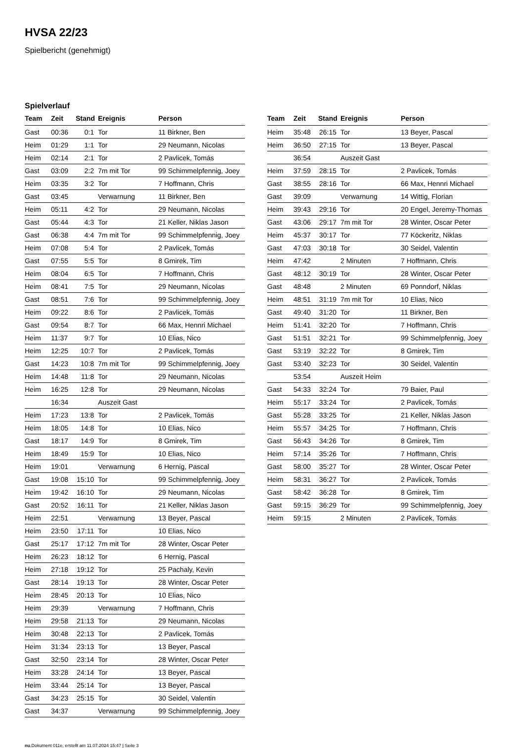HVSA 22/23
Spielbericht (genehmigt)
Spielverlauf
| Team | Zeit | Stand | Ereignis | Person |
| --- | --- | --- | --- | --- |
| Gast | 00:36 | 0:1 | Tor | 11 Birkner, Ben |
| Heim | 01:29 | 1:1 | Tor | 29 Neumann, Nicolas |
| Heim | 02:14 | 2:1 | Tor | 2 Pavlicek, Tomás |
| Gast | 03:09 | 2:2 | 7m mit Tor | 99 Schimmelpfennig, Joey |
| Heim | 03:35 | 3:2 | Tor | 7 Hoffmann, Chris |
| Gast | 03:45 | | Verwarnung | 11 Birkner, Ben |
| Heim | 05:11 | 4:2 | Tor | 29 Neumann, Nicolas |
| Gast | 05:44 | 4:3 | Tor | 21 Keller, Niklas Jason |
| Gast | 06:38 | 4:4 | 7m mit Tor | 99 Schimmelpfennig, Joey |
| Heim | 07:08 | 5:4 | Tor | 2 Pavlicek, Tomás |
| Gast | 07:55 | 5:5 | Tor | 8 Gmirek, Tim |
| Heim | 08:04 | 6:5 | Tor | 7 Hoffmann, Chris |
| Heim | 08:41 | 7:5 | Tor | 29 Neumann, Nicolas |
| Gast | 08:51 | 7:6 | Tor | 99 Schimmelpfennig, Joey |
| Heim | 09:22 | 8:6 | Tor | 2 Pavlicek, Tomás |
| Gast | 09:54 | 8:7 | Tor | 66 Max, Hennri Michael |
| Heim | 11:37 | 9:7 | Tor | 10 Elias, Nico |
| Heim | 12:25 | 10:7 | Tor | 2 Pavlicek, Tomás |
| Gast | 14:23 | 10:8 | 7m mit Tor | 99 Schimmelpfennig, Joey |
| Heim | 14:48 | 11:8 | Tor | 29 Neumann, Nicolas |
| Heim | 16:25 | 12:8 | Tor | 29 Neumann, Nicolas |
| | 16:34 | | Auszeit Gast | |
| Heim | 17:23 | 13:8 | Tor | 2 Pavlicek, Tomás |
| Heim | 18:05 | 14:8 | Tor | 10 Elias, Nico |
| Gast | 18:17 | 14:9 | Tor | 8 Gmirek, Tim |
| Heim | 18:49 | 15:9 | Tor | 10 Elias, Nico |
| Heim | 19:01 | | Verwarnung | 6 Hernig, Pascal |
| Gast | 19:08 | 15:10 | Tor | 99 Schimmelpfennig, Joey |
| Heim | 19:42 | 16:10 | Tor | 29 Neumann, Nicolas |
| Gast | 20:52 | 16:11 | Tor | 21 Keller, Niklas Jason |
| Heim | 22:51 | | Verwarnung | 13 Beyer, Pascal |
| Heim | 23:50 | 17:11 | Tor | 10 Elias, Nico |
| Gast | 25:17 | 17:12 | 7m mit Tor | 28 Winter, Oscar Peter |
| Heim | 26:23 | 18:12 | Tor | 6 Hernig, Pascal |
| Heim | 27:18 | 19:12 | Tor | 25 Pachaly, Kevin |
| Gast | 28:14 | 19:13 | Tor | 28 Winter, Oscar Peter |
| Heim | 28:45 | 20:13 | Tor | 10 Elias, Nico |
| Heim | 29:39 | | Verwarnung | 7 Hoffmann, Chris |
| Heim | 29:58 | 21:13 | Tor | 29 Neumann, Nicolas |
| Heim | 30:48 | 22:13 | Tor | 2 Pavlicek, Tomás |
| Heim | 31:34 | 23:13 | Tor | 13 Beyer, Pascal |
| Gast | 32:50 | 23:14 | Tor | 28 Winter, Oscar Peter |
| Heim | 33:28 | 24:14 | Tor | 13 Beyer, Pascal |
| Heim | 33:44 | 25:14 | Tor | 13 Beyer, Pascal |
| Gast | 34:23 | 25:15 | Tor | 30 Seidel, Valentin |
| Gast | 34:37 | | Verwarnung | 99 Schimmelpfennig, Joey |
| Team | Zeit | Stand | Ereignis | Person |
| --- | --- | --- | --- | --- |
| Heim | 35:48 | 26:15 | Tor | 13 Beyer, Pascal |
| Heim | 36:50 | 27:15 | Tor | 13 Beyer, Pascal |
| | 36:54 | | Auszeit Gast | |
| Heim | 37:59 | 28:15 | Tor | 2 Pavlicek, Tomás |
| Gast | 38:55 | 28:16 | Tor | 66 Max, Hennri Michael |
| Gast | 39:09 | | Verwarnung | 14 Wittig, Florian |
| Heim | 39:43 | 29:16 | Tor | 20 Engel, Jeremy-Thomas |
| Gast | 43:06 | 29:17 | 7m mit Tor | 28 Winter, Oscar Peter |
| Heim | 45:37 | 30:17 | Tor | 77 Köckeritz, Niklas |
| Gast | 47:03 | 30:18 | Tor | 30 Seidel, Valentin |
| Heim | 47:42 | | 2 Minuten | 7 Hoffmann, Chris |
| Gast | 48:12 | 30:19 | Tor | 28 Winter, Oscar Peter |
| Gast | 48:48 | | 2 Minuten | 69 Ponndorf, Niklas |
| Heim | 48:51 | 31:19 | 7m mit Tor | 10 Elias, Nico |
| Gast | 49:40 | 31:20 | Tor | 11 Birkner, Ben |
| Heim | 51:41 | 32:20 | Tor | 7 Hoffmann, Chris |
| Gast | 51:51 | 32:21 | Tor | 99 Schimmelpfennig, Joey |
| Gast | 53:19 | 32:22 | Tor | 8 Gmirek, Tim |
| Gast | 53:40 | 32:23 | Tor | 30 Seidel, Valentin |
| | 53:54 | | Auszeit Heim | |
| Gast | 54:33 | 32:24 | Tor | 79 Baier, Paul |
| Heim | 55:17 | 33:24 | Tor | 2 Pavlicek, Tomás |
| Gast | 55:28 | 33:25 | Tor | 21 Keller, Niklas Jason |
| Heim | 55:57 | 34:25 | Tor | 7 Hoffmann, Chris |
| Gast | 56:43 | 34:26 | Tor | 8 Gmirek, Tim |
| Heim | 57:14 | 35:26 | Tor | 7 Hoffmann, Chris |
| Gast | 58:00 | 35:27 | Tor | 28 Winter, Oscar Peter |
| Heim | 58:31 | 36:27 | Tor | 2 Pavlicek, Tomás |
| Gast | 58:42 | 36:28 | Tor | 8 Gmirek, Tim |
| Gast | 59:15 | 36:29 | Tor | 99 Schimmelpfennig, Joey |
| Heim | 59:15 | | 2 Minuten | 2 Pavlicek, Tomás |
nu.Dokument 011e, erstellt am 11.07.2024 15:47 | Seite 3